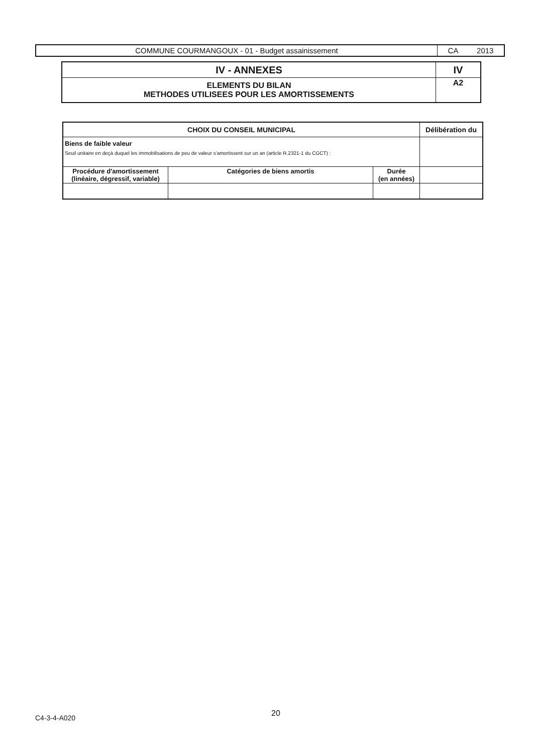| COMMUNE COURMANGOUX - 01 - Budget assainissement | CA 2013 |
| IV - ANNEXES | IV |
| ELEMENTS DU BILAN METHODES UTILISEES POUR LES AMORTISSEMENTS | A2 |
| CHOIX DU CONSEIL MUNICIPAL | | | Délibération du |
| --- | --- | --- | --- |
| Biens de faible valeur Seuil unitaire en deçà duquel les immobilisations de peu de valeur s'amortissent sur un an (article R.2321-1 du CGCT) : | | | |
| Procédure d'amortissement (linéaire, dégressif, variable) | Catégories de biens amortis | Durée (en années) | |
C4-3-4-A020 20